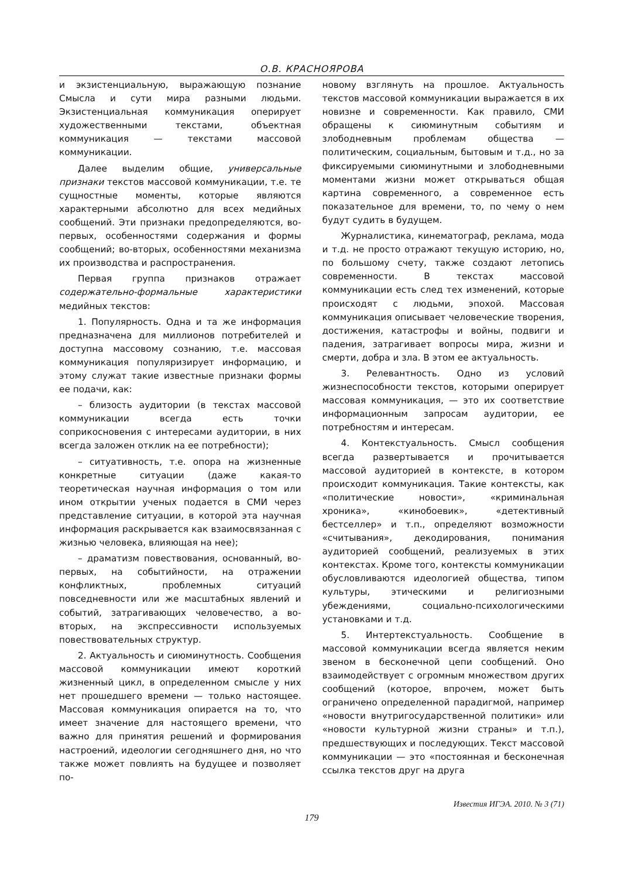О.В. КРАСНОЯРОВА
и экзистенциальную, выражающую познание Смысла и сути мира разными людьми. Экзистенциальная коммуникация оперирует художественными текстами, объектная коммуникация — текстами массовой коммуникации.
Далее выделим общие, универсальные признаки текстов массовой коммуникации, т.е. те сущностные моменты, которые являются характерными абсолютно для всех медийных сообщений. Эти признаки предопределяются, во-первых, особенностями содержания и формы сообщений; во-вторых, особенностями механизма их производства и распространения.
Первая группа признаков отражает содержательно-формальные характеристики медийных текстов:
1. Популярность. Одна и та же информация предназначена для миллионов потребителей и доступна массовому сознанию, т.е. массовая коммуникация популяризирует информацию, и этому служат такие известные признаки формы ее подачи, как:
– близость аудитории (в текстах массовой коммуникации всегда есть точки соприкосновения с интересами аудитории, в них всегда заложен отклик на ее потребности);
– ситуативность, т.е. опора на жизненные конкретные ситуации (даже какая-то теоретическая научная информация о том или ином открытии ученых подается в СМИ через представление ситуации, в которой эта научная информация раскрывается как взаимосвязанная с жизнью человека, влияющая на нее);
– драматизм повествования, основанный, во-первых, на событийности, на отражении конфликтных, проблемных ситуаций повседневности или же масштабных явлений и событий, затрагивающих человечество, а во-вторых, на экспрессивности используемых повествовательных структур.
2. Актуальность и сиюминутность. Сообщения массовой коммуникации имеют короткий жизненный цикл, в определенном смысле у них нет прошедшего времени — только настоящее. Массовая коммуникация опирается на то, что имеет значение для настоящего времени, что важно для принятия решений и формирования настроений, идеологии сегодняшнего дня, но что также может повлиять на будущее и позволяет по-
новому взглянуть на прошлое. Актуальность текстов массовой коммуникации выражается в их новизне и современности. Как правило, СМИ обращены к сиюминутным событиям и злободневным проблемам общества — политическим, социальным, бытовым и т.д., но за фиксируемыми сиюминутными и злободневными моментами жизни может открываться общая картина современного, а современное есть показательное для времени, то, по чему о нем будут судить в будущем.
Журналистика, кинематограф, реклама, мода и т.д. не просто отражают текущую историю, но, по большому счету, также создают летопись современности. В текстах массовой коммуникации есть след тех изменений, которые происходят с людьми, эпохой. Массовая коммуникация описывает человеческие творения, достижения, катастрофы и войны, подвиги и падения, затрагивает вопросы мира, жизни и смерти, добра и зла. В этом ее актуальность.
3. Релевантность. Одно из условий жизнеспособности текстов, которыми оперирует массовая коммуникация, — это их соответствие информационным запросам аудитории, ее потребностям и интересам.
4. Контекстуальность. Смысл сообщения всегда развертывается и прочитывается массовой аудиторией в контексте, в котором происходит коммуникация. Такие контексты, как «политические новости», «криминальная хроника», «кинобоевик», «детективный бестселлер» и т.п., определяют возможности «считывания», декодирования, понимания аудиторией сообщений, реализуемых в этих контекстах. Кроме того, контексты коммуникации обусловливаются идеологией общества, типом культуры, этическими и религиозными убеждениями, социально-психологическими установками и т.д.
5. Интертекстуальность. Сообщение в массовой коммуникации всегда является неким звеном в бесконечной цепи сообщений. Оно взаимодействует с огромным множеством других сообщений (которое, впрочем, может быть ограничено определенной парадигмой, например «новости внутригосударственной политики» или «новости культурной жизни страны» и т.п.), предшествующих и последующих. Текст массовой коммуникации — это «постоянная и бесконечная ссылка текстов друг на друга
Известия ИГЭА. 2010. № 3 (71)
179